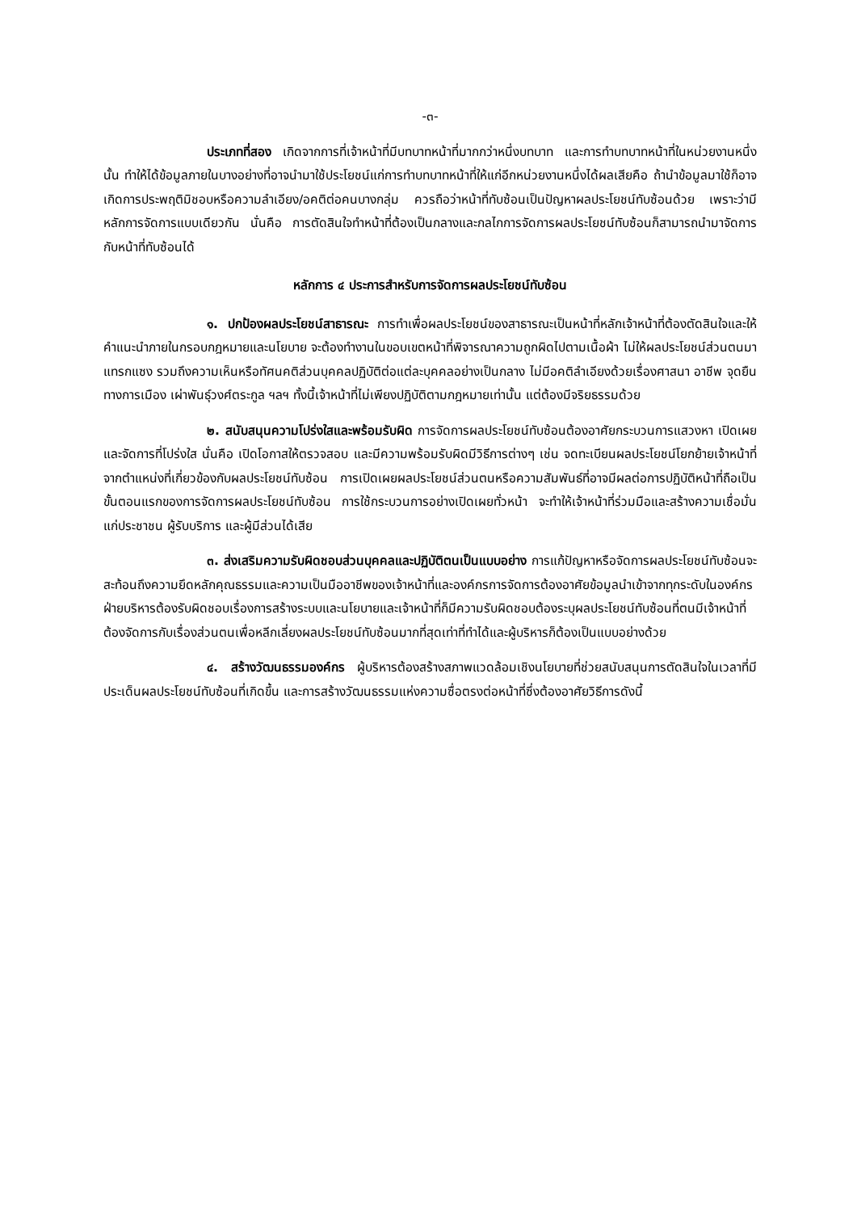-๓-
ประเภทที่สอง เกิดจากการที่เจ้าหน้าที่มีบทบาทหน้าที่มากกว่าหนึ่งบทบาท และการทำบทบาทหน้าที่ในหน่วยงานหนึ่งนั้น ทำให้ได้ข้อมูลภายในบางอย่างที่อาจนำมาใช้ประโยชน์แก่การทำบทบาทหน้าที่ให้แก่อีกหน่วยงานหนึ่งได้ผลเสียคือ ถ้านำข้อมูลมาใช้ก็อาจเกิดการประพฤติมิชอบหรือความลำเอียง/อคติต่อคนบางกลุ่ม ควรถือว่าหน้าที่ทับซ้อนเป็นปัญหาผลประโยชน์ทับซ้อนด้วย เพราะว่ามีหลักการจัดการแบบเดียวกัน นั่นคือ การตัดสินใจทำหน้าที่ต้องเป็นกลางและกลไกการจัดการผลประโยชน์ทับซ้อนก็สามารถนำมาจัดการกับหน้าที่ทับซ้อนได้
หลักการ ๔ ประการสำหรับการจัดการผลประโยชน์ทับซ้อน
๑. ปกป้องผลประโยชน์สาธารณะ การทำเพื่อผลประโยชน์ของสาธารณะเป็นหน้าที่หลักเจ้าหน้าที่ต้องตัดสินใจและให้คำแนะนำภายในกรอบกฎหมายและนโยบาย จะต้องทำงานในขอบเขตหน้าที่พิจารณาความถูกผิดไปตามเนื้อผ้า ไม่ให้ผลประโยชน์ส่วนตนมาแทรกแซง รวมถึงความเห็นหรือทัศนคติส่วนบุคคลปฏิบัติต่อแต่ละบุคคลอย่างเป็นกลาง ไม่มีอคติลำเอียงด้วยเรื่องศาสนา อาชีพ จุดยืนทางการเมือง เผ่าพันธุ์วงศ์ตระกูล ฯลฯ ทั้งนี้เจ้าหน้าที่ไม่เพียงปฏิบัติตามกฎหมายเท่านั้น แต่ต้องมีจริยธรรมด้วย
๒. สนับสนุนความโปร่งใสและพร้อมรับผิด การจัดการผลประโยชน์ทับซ้อนต้องอาศัยกระบวนการแสวงหา เปิดเผยและจัดการที่โปร่งใส นั่นคือ เปิดโอกาสให้ตรวจสอบ และมีความพร้อมรับผิดมีวิธีการต่างๆ เช่น จดทะเบียนผลประโยชน์โยกย้ายเจ้าหน้าที่จากตำแหน่งที่เกี่ยวข้องกับผลประโยชน์ทับซ้อน การเปิดเผยผลประโยชน์ส่วนตนหรือความสัมพันธ์ที่อาจมีผลต่อการปฏิบัติหน้าที่ถือเป็นขั้นตอนแรกของการจัดการผลประโยชน์ทับซ้อน การใช้กระบวนการอย่างเปิดเผยทั่วหน้า จะทำให้เจ้าหน้าที่ร่วมมือและสร้างความเชื่อมั่นแก่ประชาชน ผู้รับบริการ และผู้มีส่วนได้เสีย
๓. ส่งเสริมความรับผิดชอบส่วนบุคคลและปฏิบัติตนเป็นแบบอย่าง การแก้ปัญหาหรือจัดการผลประโยชน์ทับซ้อนจะสะท้อนถึงความยึดหลักคุณธรรมและความเป็นมืออาชีพของเจ้าหน้าที่และองค์กรการจัดการต้องอาศัยข้อมูลนำเข้าจากทุกระดับในองค์กร ฝ่ายบริหารต้องรับผิดชอบเรื่องการสร้างระบบและนโยบายและเจ้าหน้าที่ก็มีความรับผิดชอบต้องระบุผลประโยชน์ทับซ้อนที่ตนมีเจ้าหน้าที่ต้องจัดการกับเรื่องส่วนตนเพื่อหลีกเลี่ยงผลประโยชน์ทับซ้อนมากที่สุดเท่าที่ทำได้และผู้บริหารก็ต้องเป็นแบบอย่างด้วย
๔. สร้างวัฒนธรรมองค์กร ผู้บริหารต้องสร้างสภาพแวดล้อมเชิงนโยบายที่ช่วยสนับสนุนการตัดสินใจในเวลาที่มีประเด็นผลประโยชน์ทับซ้อนที่เกิดขึ้น และการสร้างวัฒนธรรมแห่งความซื่อตรงต่อหน้าที่ซึ่งต้องอาศัยวิธีการดังนี้